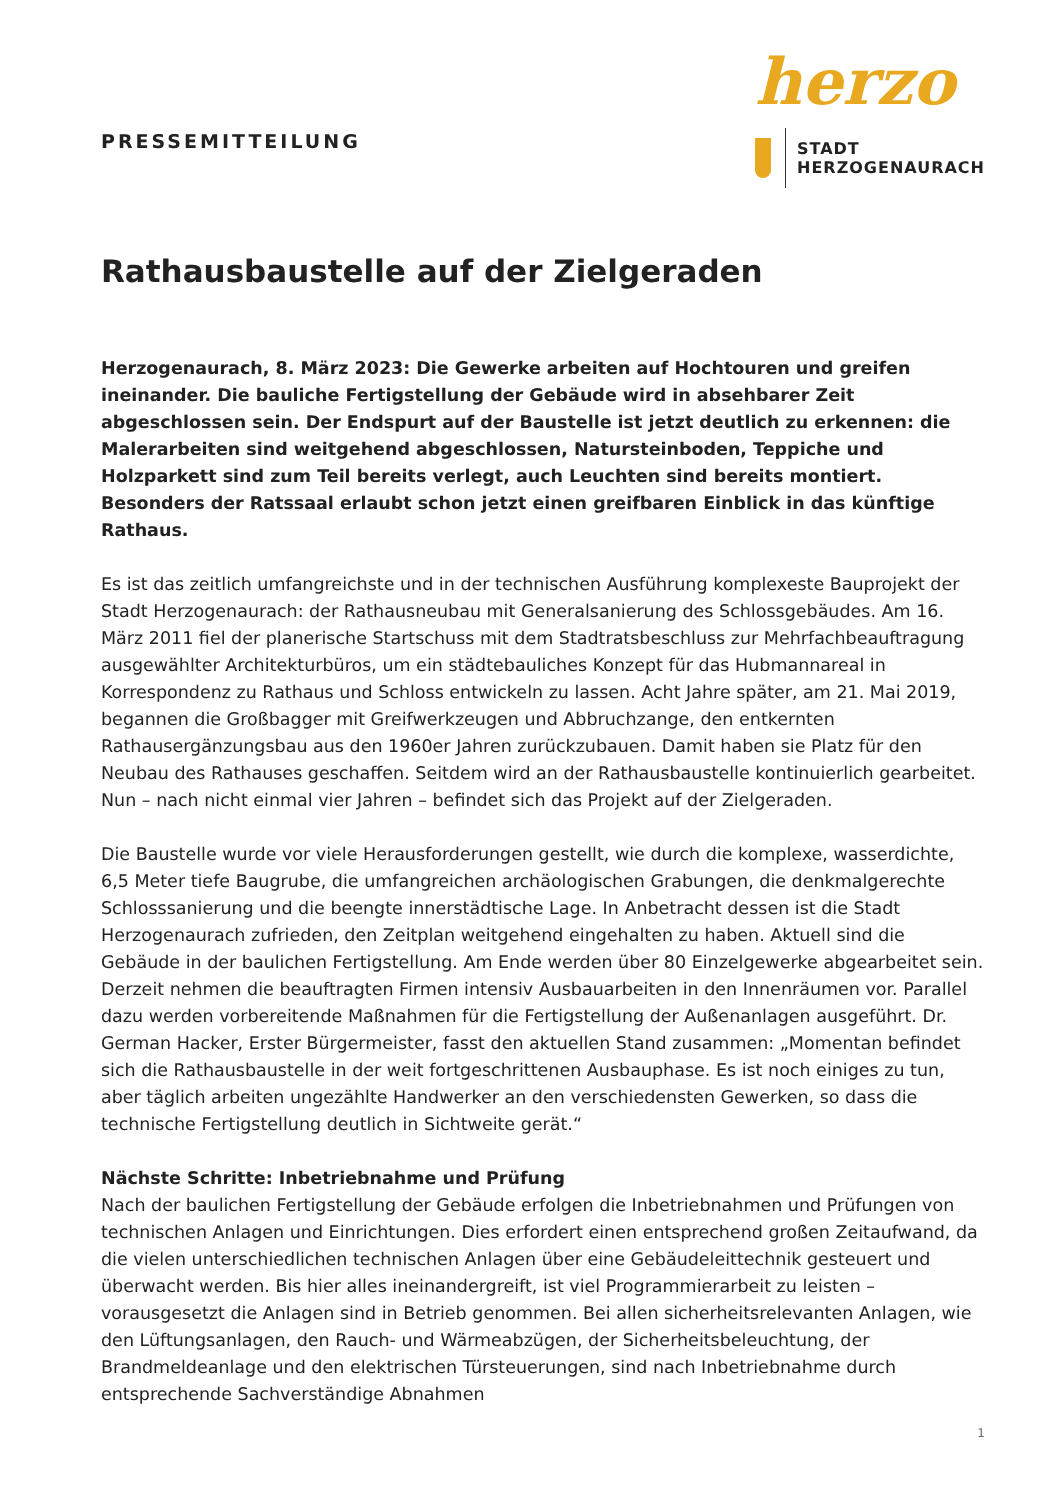PRESSEMITTEILUNG
herzo
STADT
HERZOGENAURACH
Rathausbaustelle auf der Zielgeraden
Herzogenaurach, 8. März 2023: Die Gewerke arbeiten auf Hochtouren und greifen ineinander. Die bauliche Fertigstellung der Gebäude wird in absehbarer Zeit abgeschlossen sein. Der Endspurt auf der Baustelle ist jetzt deutlich zu erkennen: die Malerarbeiten sind weitgehend abgeschlossen, Natursteinboden, Teppiche und Holzparkett sind zum Teil bereits verlegt, auch Leuchten sind bereits montiert. Besonders der Ratssaal erlaubt schon jetzt einen greifbaren Einblick in das künftige Rathaus.
Es ist das zeitlich umfangreichste und in der technischen Ausführung komplexeste Bauprojekt der Stadt Herzogenaurach: der Rathausneubau mit Generalsanierung des Schlossgebäudes. Am 16. März 2011 fiel der planerische Startschuss mit dem Stadtratsbeschluss zur Mehrfachbeauftragung ausgewählter Architekturbüros, um ein städtebauliches Konzept für das Hubmannareal in Korrespondenz zu Rathaus und Schloss entwickeln zu lassen. Acht Jahre später, am 21. Mai 2019, begannen die Großbagger mit Greifwerkzeugen und Abbruchzange, den entkernten Rathausergänzungsbau aus den 1960er Jahren zurückzubauen. Damit haben sie Platz für den Neubau des Rathauses geschaffen. Seitdem wird an der Rathausbaustelle kontinuierlich gearbeitet. Nun – nach nicht einmal vier Jahren – befindet sich das Projekt auf der Zielgeraden.
Die Baustelle wurde vor viele Herausforderungen gestellt, wie durch die komplexe, wasserdichte, 6,5 Meter tiefe Baugrube, die umfangreichen archäologischen Grabungen, die denkmalgerechte Schlosssanierung und die beengte innerstädtische Lage. In Anbetracht dessen ist die Stadt Herzogenaurach zufrieden, den Zeitplan weitgehend eingehalten zu haben. Aktuell sind die Gebäude in der baulichen Fertigstellung. Am Ende werden über 80 Einzelgewerke abgearbeitet sein. Derzeit nehmen die beauftragten Firmen intensiv Ausbauarbeiten in den Innenräumen vor. Parallel dazu werden vorbereitende Maßnahmen für die Fertigstellung der Außenanlagen ausgeführt. Dr. German Hacker, Erster Bürgermeister, fasst den aktuellen Stand zusammen: „Momentan befindet sich die Rathausbaustelle in der weit fortgeschrittenen Ausbauphase. Es ist noch einiges zu tun, aber täglich arbeiten ungezählte Handwerker an den verschiedensten Gewerken, so dass die technische Fertigstellung deutlich in Sichtweite gerät.“
Nächste Schritte: Inbetriebnahme und Prüfung
Nach der baulichen Fertigstellung der Gebäude erfolgen die Inbetriebnahmen und Prüfungen von technischen Anlagen und Einrichtungen. Dies erfordert einen entsprechend großen Zeitaufwand, da die vielen unterschiedlichen technischen Anlagen über eine Gebäudeleittechnik gesteuert und überwacht werden. Bis hier alles ineinandergreift, ist viel Programmierarbeit zu leisten – vorausgesetzt die Anlagen sind in Betrieb genommen. Bei allen sicherheitsrelevanten Anlagen, wie den Lüftungsanlagen, den Rauch- und Wärmeabzügen, der Sicherheitsbeleuchtung, der Brandmeldeanlage und den elektrischen Türsteuerungen, sind nach Inbetriebnahme durch entsprechende Sachverständige Abnahmen
1